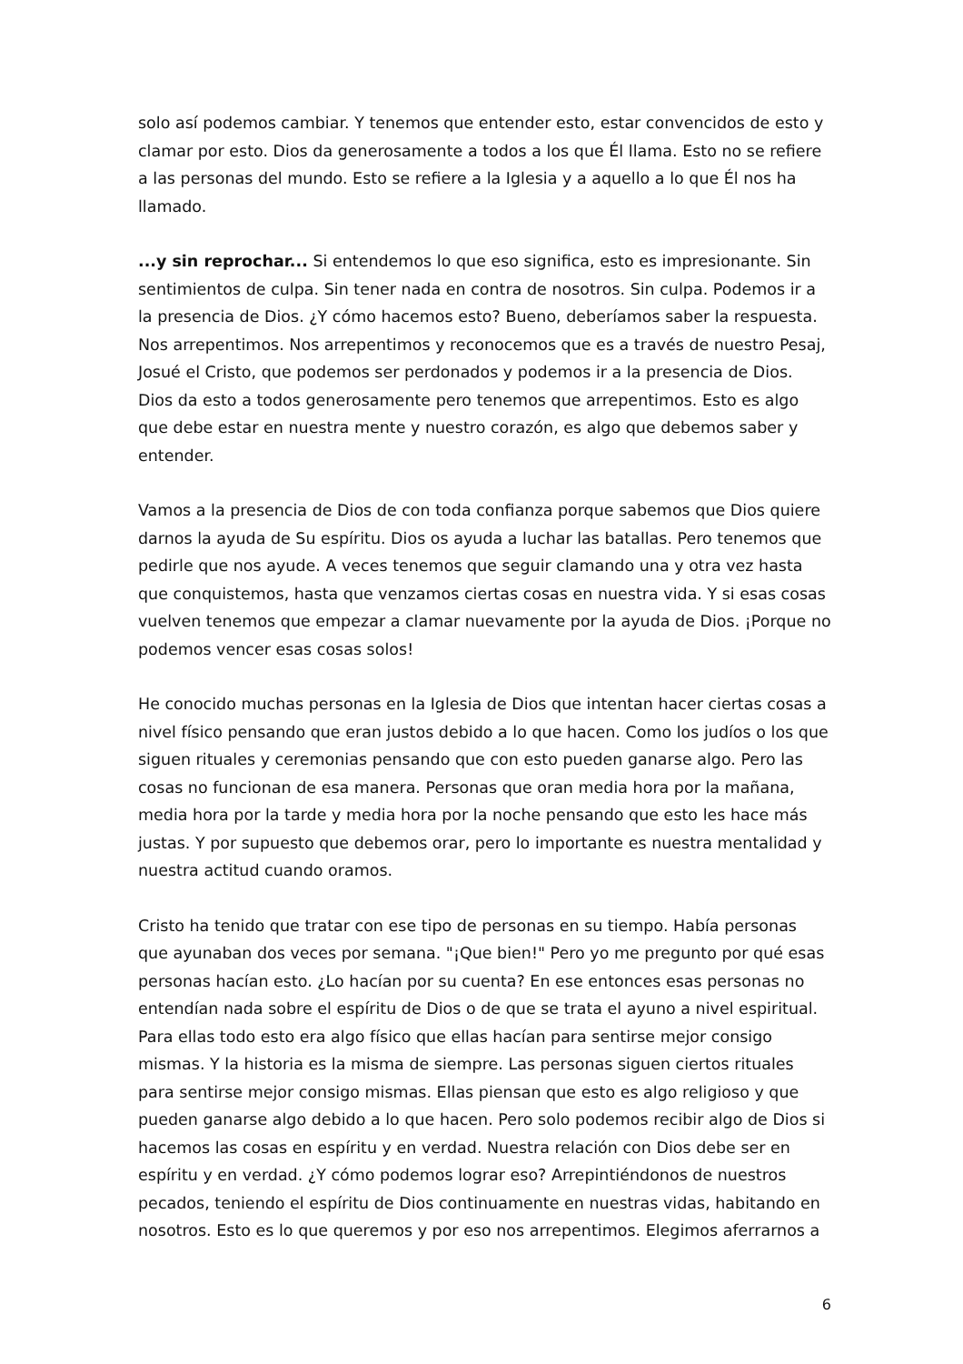solo así podemos cambiar. Y tenemos que entender esto, estar convencidos de esto y clamar por esto. Dios da generosamente a todos a los que Él llama. Esto no se refiere a las personas del mundo. Esto se refiere a la Iglesia y a aquello a lo que Él nos ha llamado.
...y sin reprochar... Si entendemos lo que eso significa, esto es impresionante. Sin sentimientos de culpa. Sin tener nada en contra de nosotros. Sin culpa. Podemos ir a la presencia de Dios. ¿Y cómo hacemos esto? Bueno, deberíamos saber la respuesta. Nos arrepentimos. Nos arrepentimos y reconocemos que es a través de nuestro Pesaj, Josué el Cristo, que podemos ser perdonados y podemos ir a la presencia de Dios. Dios da esto a todos generosamente pero tenemos que arrepentimos. Esto es algo que debe estar en nuestra mente y nuestro corazón, es algo que debemos saber y entender.
Vamos a la presencia de Dios de con toda confianza porque sabemos que Dios quiere darnos la ayuda de Su espíritu. Dios os ayuda a luchar las batallas. Pero tenemos que pedirle que nos ayude. A veces tenemos que seguir clamando una y otra vez hasta que conquistemos, hasta que venzamos ciertas cosas en nuestra vida. Y si esas cosas vuelven tenemos que empezar a clamar nuevamente por la ayuda de Dios. ¡Porque no podemos vencer esas cosas solos!
He conocido muchas personas en la Iglesia de Dios que intentan hacer ciertas cosas a nivel físico pensando que eran justos debido a lo que hacen. Como los judíos o los que siguen rituales y ceremonias pensando que con esto pueden ganarse algo. Pero las cosas no funcionan de esa manera. Personas que oran media hora por la mañana, media hora por la tarde y media hora por la noche pensando que esto les hace más justas. Y por supuesto que debemos orar, pero lo importante es nuestra mentalidad y nuestra actitud cuando oramos.
Cristo ha tenido que tratar con ese tipo de personas en su tiempo. Había personas que ayunaban dos veces por semana. "¡Que bien!" Pero yo me pregunto por qué esas personas hacían esto. ¿Lo hacían por su cuenta? En ese entonces esas personas no entendían nada sobre el espíritu de Dios o de que se trata el ayuno a nivel espiritual. Para ellas todo esto era algo físico que ellas hacían para sentirse mejor consigo mismas. Y la historia es la misma de siempre. Las personas siguen ciertos rituales para sentirse mejor consigo mismas. Ellas piensan que esto es algo religioso y que pueden ganarse algo debido a lo que hacen. Pero solo podemos recibir algo de Dios si hacemos las cosas en espíritu y en verdad. Nuestra relación con Dios debe ser en espíritu y en verdad. ¿Y cómo podemos lograr eso? Arrepintiéndonos de nuestros pecados, teniendo el espíritu de Dios continuamente en nuestras vidas, habitando en nosotros. Esto es lo que queremos y por eso nos arrepentimos. Elegimos aferrarnos a
6